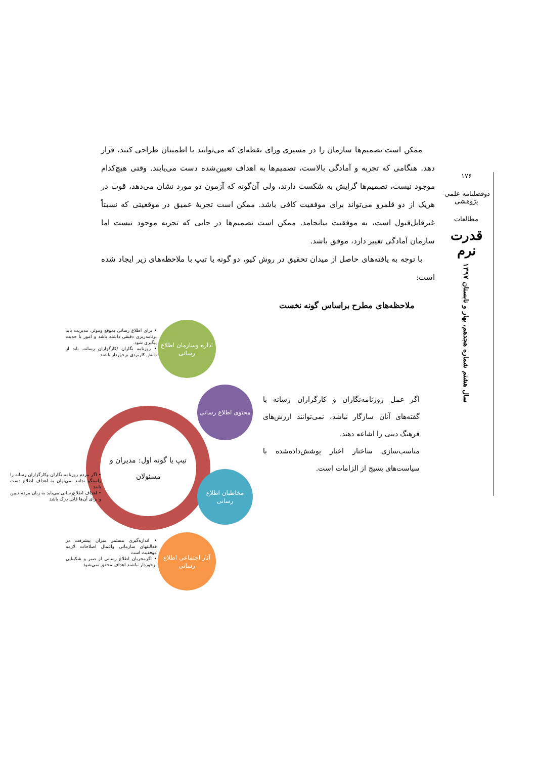ممکن است تصمیم‌ها سازمان را در مسیری ورای نقطه‌ای که می‌توانند با اطمینان طراحی کنند، قرار دهد. هنگامی که تجربه و آمادگی بالاست، تصمیم‌ها به اهداف تعیین‌شده دست می‌یابند. وقتی هیچ‌کدام موجود نیست، تصمیم‌ها گرایش به شکست دارند، ولی آن‌گونه که آزمون دو مورد نشان می‌دهد، قوت در هریک از دو قلمرو می‌تواند برای موفقیت کافی باشد. ممکن است تجربهٔ عمیق در موقعیتی که نسبتاً غیرقابل‌قبول است، به موفقیت بیانجامد. ممکن است تصمیم‌ها در جایی که تجربه موجود نیست اما سازمان آمادگی تغییر دارد، موفق باشد.
با توجه به یافته‌های حاصل از میدان تحقیق در روش کیو، دو گونه یا تیپ با ملاحظه‌های زیر ایجاد شده است:
ملاحظه‌های مطرح براساس گونه نخست
اداره وسازمان اطلاع رسانی
• برای اطلاع رسانی بموقع وموثر، مدیریت باید برنامه‌ریزی دقیقی داشته باشد و امور با جدیت پیگیری شود.
• روزنامه نگاران /کارگزاران رسانه، باید از دانش کاربردی برخوردار باشند
تیپ یا گونه اول: مدیران و مسئولان
محتوی اطلاع رسانی
اگر عمل روزنامه‌نگاران و کارگزاران رسانه با گفته‌های آنان سازگار نباشد، نمی‌توانند ارزش‌های فرهنگ دینی را اشاعه دهند.
مناسب‌سازی ساختار اخبار پوشش‌داده‌شده با سیاست‌های بسیج از الزامات است.
مخاطبان اطلاع رسانی
• اگر مردم روزنامه نگاران وکارگزاران رسانه را راستگو ندانند نمی‌توان به اهداف اطلاع دست یابند
• اهداف اطلاع‌رسانی می‌باید به زبان مردم تبیین و برای آن‌ها قابل درک باشد
آثار اجتماعی اطلاع رسانی
• اندازه‌گیری مستمر میزان پیشرفت در فعالیتهای سازمانی واعمال اصلاحات لازمه موفقیت است
• اگرمجریان اطلاع رسانی از صبر و شکیبایی برخوردار نباشند اهداف محقق نمی‌شود
۱۷۶
دوفصلنامه علمی-پژوهشی
مطالعات
قدرت نرم
سال هشتم شماره هجدهم، بهار و تابستان ۱۳۹۷